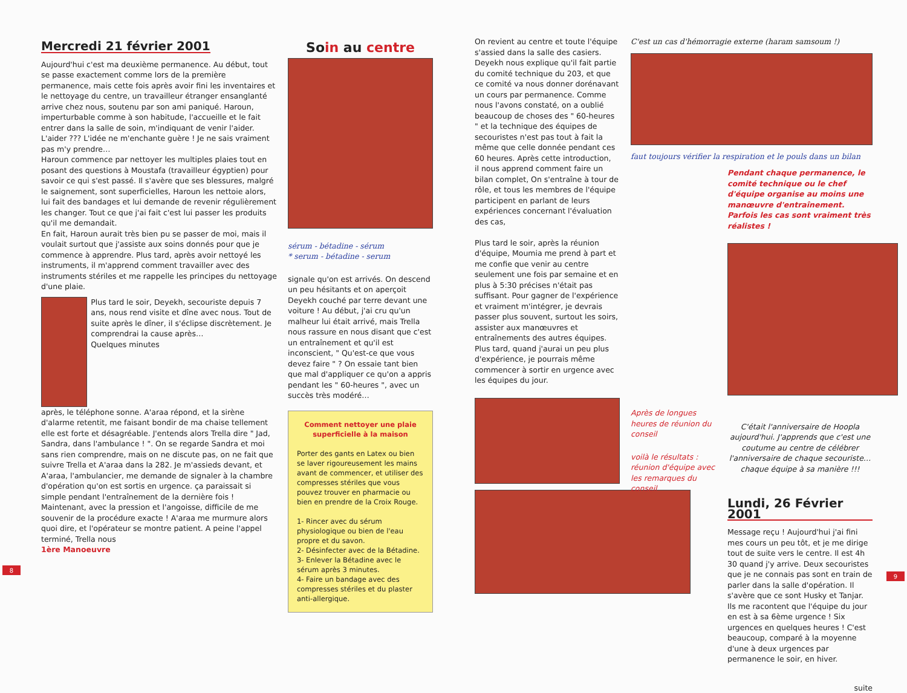Mercredi 21 février 2001
Aujourd'hui c'est ma deuxième permanence. Au début, tout se passe exactement comme lors de la première permanence, mais cette fois après avoir fini les inventaires et le nettoyage du centre, un travailleur étranger ensanglanté arrive chez nous, soutenu par son ami paniqué. Haroun, imperturbable comme à son habitude, l'accueille et le fait entrer dans la salle de soin, m'indiquant de venir l'aider.
L'aider ??? L'idée ne m'enchante guère ! Je ne sais vraiment pas m'y prendre…
Haroun commence par nettoyer les multiples plaies tout en posant des questions à Moustafa (travailleur égyptien) pour savoir ce qui s'est passé. Il s'avère que ses blessures, malgré le saignement, sont superficielles, Haroun les nettoie alors, lui fait des bandages et lui demande de revenir régulièrement les changer. Tout ce que j'ai fait c'est lui passer les produits qu'il me demandait.
En fait, Haroun aurait très bien pu se passer de moi, mais il voulait surtout que j'assiste aux soins donnés pour que je commence à apprendre. Plus tard, après avoir nettoyé les instruments, il m'apprend comment travailler avec des instruments stériles et me rappelle les principes du nettoyage d'une plaie.
Plus tard le soir, Deyekh, secouriste depuis 7 ans, nous rend visite et dîne avec nous. Tout de suite après le dîner, il s'éclipse discrètement. Je comprendrai la cause après…
Quelques minutes
après, le téléphone sonne. A'araa répond, et la sirène d'alarme retentit, me faisant bondir de ma chaise tellement elle est forte et désagréable. J'entends alors Trella dire " Jad, Sandra, dans l'ambulance ! ". On se regarde Sandra et moi sans rien comprendre, mais on ne discute pas, on ne fait que suivre Trella et A'araa dans la 282. Je m'assieds devant, et A'araa, l'ambulancier, me demande de signaler à la chambre d'opération qu'on est sortis en urgence. ça paraissait si simple pendant l'entraînement de la dernière fois ! Maintenant, avec la pression et l'angoisse, difficile de me souvenir de la procédure exacte ! A'araa me murmure alors quoi dire, et l'opérateur se montre patient. A peine l'appel terminé, Trella nous
1ère Manoeuvre
Soin au centre
sérum - bétadine - sérum
* serum - bétadine - serum
signale qu'on est arrivés. On descend un peu hésitants et on aperçoit Deyekh couché par terre devant une voiture ! Au début, j'ai cru qu'un malheur lui était arrivé, mais Trella nous rassure en nous disant que c'est un entraînement et qu'il est inconscient, " Qu'est-ce que vous devez faire " ? On essaie tant bien que mal d'appliquer ce qu'on a appris pendant les " 60-heures ", avec un succès très modéré…
Comment nettoyer une plaie superficielle à la maison
Porter des gants en Latex ou bien se laver rigoureusement les mains avant de commencer, et utiliser des compresses stériles que vous pouvez trouver en pharmacie ou bien en prendre de la Croix Rouge.
1- Rincer avec du sérum physiologique ou bien de l'eau propre et du savon.
2- Désinfecter avec de la Bétadine.
3- Enlever la Bétadine avec le sérum après 3 minutes.
4- Faire un bandage avec des compresses stériles et du plaster anti-allergique.
8
On revient au centre et toute l'équipe s'assied dans la salle des casiers. Deyekh nous explique qu'il fait partie du comité technique du 203, et que ce comité va nous donner dorénavant un cours par permanence. Comme nous l'avons constaté, on a oublié beaucoup de choses des " 60-heures " et la technique des équipes de secouristes n'est pas tout à fait la même que celle donnée pendant ces 60 heures. Après cette introduction,
il nous apprend comment faire un bilan complet, On s'entraîne à tour de rôle, et tous les membres de l'équipe participent en parlant de leurs expériences concernant l'évaluation des cas,
Plus tard le soir, après la réunion d'équipe, Moumia me prend à part et me confie que venir au centre seulement une fois par semaine et en plus à 5:30 précises n'était pas suffisant. Pour gagner de l'expérience et vraiment m'intégrer, je devrais passer plus souvent, surtout les soirs, assister aux manœuvres et entraînements des autres équipes. Plus tard, quand j'aurai un peu plus d'expérience, je pourrais même commencer à sortir en urgence avec les équipes du jour.
C'est un cas d'hémorragie externe (haram samsoum !)
faut toujours vérifier la respiration et le pouls dans un bilan
Pendant chaque permanence, le comité technique ou le chef d'équipe organise au moins une manœuvre d'entraînement. Parfois les cas sont vraiment très réalistes !
Après de longues heures de réunion du conseil
voilà le résultats : réunion d'équipe avec les remarques du conseil
C'était l'anniversaire de Hoopla aujourd'hui. J'apprends que c'est une coutume au centre de célébrer l'anniversaire de chaque secouriste… chaque équipe à sa manière !!!
Lundi, 26 Février 2001
Message reçu ! Aujourd'hui j'ai fini mes cours un peu tôt, et je me dirige tout de suite vers le centre. Il est 4h 30 quand j'y arrive. Deux secouristes que je ne connais pas sont en train de parler dans la salle d'opération. Il s'avère que ce sont Husky et Tanjar. Ils me racontent que l'équipe du jour en est à sa 6ème urgence ! Six urgences en quelques heures ! C'est beaucoup, comparé à la moyenne d'une à deux urgences par permanence le soir, en hiver.
suite
9